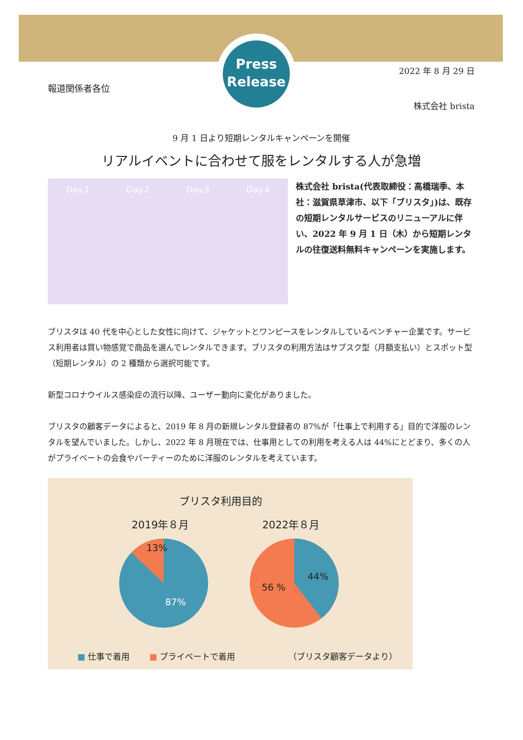Press
Release
2022 年 8 月 29 日
報道関係者各位
株式会社 brista
9 月 1 日より短期レンタルキャンペーンを開催
リアルイベントに合わせて服をレンタルする人が急増
Day.1 Day.2 Day.3 Day.4
株式会社 brista(代表取締役：高橋瑞季、本社：滋賀県草津市、以下「ブリスタ」)は、既存の短期レンタルサービスのリニューアルに伴い、2022 年 9 月 1 日（木）から短期レンタルの往復送料無料キャンペーンを実施します。
ブリスタは 40 代を中心とした女性に向けて、ジャケットとワンピースをレンタルしているベンチャー企業です。サービス利用者は買い物感覚で商品を選んでレンタルできます。ブリスタの利用方法はサブスク型（月額支払い）とスポット型（短期レンタル）の 2 種類から選択可能です。
新型コロナウイルス感染症の流行以降、ユーザー動向に変化がありました。
ブリスタの顧客データによると、2019 年 8 月の新規レンタル登録者の 87%が「仕事上で利用する」目的で洋服のレンタルを望んでいました。しかし、2022 年 8 月現在では、仕事用としての利用を考える人は 44%にとどまり、多くの人がプライベートの会食やパーティーのために洋服のレンタルを考えています。
ブリスタ利用目的
2019年８月 2022年８月
13%
87%
56 %
44%
■ 仕事で着用　　 ■ プライベートで着用
（ブリスタ顧客データより）